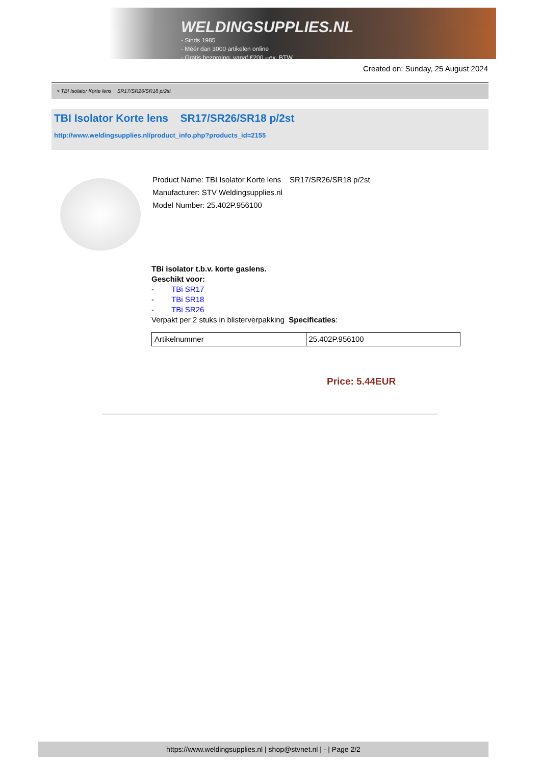WELDINGSUPPLIES.NL
- Sinds 1985
- Méér dan 3000 artikelen online
- Gratis bezorging, vanaf €200,--ex. BTW
Created on: Sunday, 25 August 2024
> TBI Isolator Korte lens SR17/SR26/SR18 p/2st
TBI Isolator Korte lens SR17/SR26/SR18 p/2st
http://www.weldingsupplies.nl/product_info.php?products_id=2155
Product Name: TBI Isolator Korte lens SR17/SR26/SR18 p/2st
Manufacturer: STV Weldingsupplies.nl
Model Number: 25.402P.956100
TBi isolator t.b.v. korte gaslens.
Geschikt voor:
- TBi SR17
- TBi SR18
- TBi SR26
Verpakt per 2 stuks in blisterverpakking Specificaties:
| Artikelnummer | 25.402P.956100 |
Price: 5.44EUR
https://www.weldingsupplies.nl | shop@stvnet.nl | - | Page 2/2